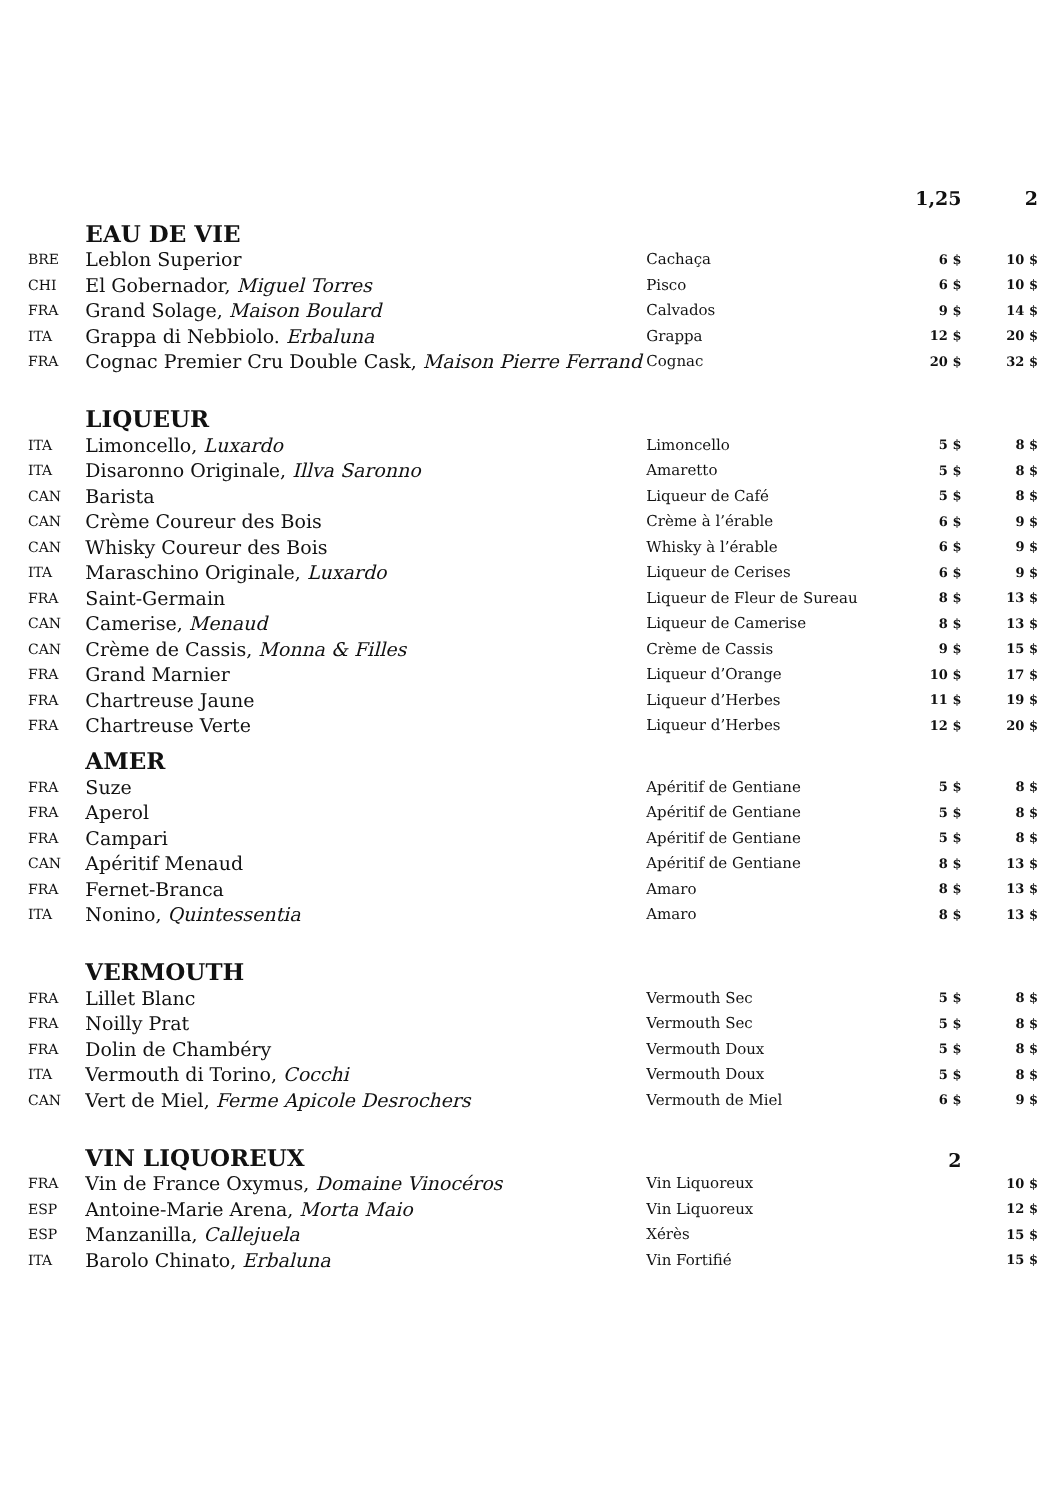| | | | 1,25 | 2 |
| --- | --- | --- | --- | --- |
| | EAU DE VIE | | | |
| BRE | Leblon Superior | Cachaça | 6 $ | 10 $ |
| CHI | El Gobernador, Miguel Torres | Pisco | 6 $ | 10 $ |
| FRA | Grand Solage, Maison Boulard | Calvados | 9 $ | 14 $ |
| ITA | Grappa di Nebbiolo. Erbaluna | Grappa | 12 $ | 20 $ |
| FRA | Cognac Premier Cru Double Cask, Maison Pierre Ferrand | Cognac | 20 $ | 32 $ |
| | LIQUEUR | | | |
| ITA | Limoncello, Luxardo | Limoncello | 5 $ | 8 $ |
| ITA | Disaronno Originale, Illva Saronno | Amaretto | 5 $ | 8 $ |
| CAN | Barista | Liqueur de Café | 5 $ | 8 $ |
| CAN | Crème Coureur des Bois | Crème à l’érable | 6 $ | 9 $ |
| CAN | Whisky Coureur des Bois | Whisky à l’érable | 6 $ | 9 $ |
| ITA | Maraschino Originale, Luxardo | Liqueur de Cerises | 6 $ | 9 $ |
| FRA | Saint-Germain | Liqueur de Fleur de Sureau | 8 $ | 13 $ |
| CAN | Camerise, Menaud | Liqueur de Camerise | 8 $ | 13 $ |
| CAN | Crème de Cassis, Monna & Filles | Crème de Cassis | 9 $ | 15 $ |
| FRA | Grand Marnier | Liqueur d’Orange | 10 $ | 17 $ |
| FRA | Chartreuse Jaune | Liqueur d’Herbes | 11 $ | 19 $ |
| FRA | Chartreuse Verte | Liqueur d’Herbes | 12 $ | 20 $ |
| | AMER | | | |
| FRA | Suze | Apéritif de Gentiane | 5 $ | 8 $ |
| FRA | Aperol | Apéritif de Gentiane | 5 $ | 8 $ |
| FRA | Campari | Apéritif de Gentiane | 5 $ | 8 $ |
| CAN | Apéritif Menaud | Apéritif de Gentiane | 8 $ | 13 $ |
| FRA | Fernet-Branca | Amaro | 8 $ | 13 $ |
| ITA | Nonino, Quintessentia | Amaro | 8 $ | 13 $ |
| | VERMOUTH | | | |
| FRA | Lillet Blanc | Vermouth Sec | 5 $ | 8 $ |
| FRA | Noilly Prat | Vermouth Sec | 5 $ | 8 $ |
| FRA | Dolin de Chambéry | Vermouth Doux | 5 $ | 8 $ |
| ITA | Vermouth di Torino, Cocchi | Vermouth Doux | 5 $ | 8 $ |
| CAN | Vert de Miel, Ferme Apicole Desrochers | Vermouth de Miel | 6 $ | 9 $ |
| | VIN LIQUOREUX | | 2 | |
| FRA | Vin de France Oxymus, Domaine Vinocéros | Vin Liquoreux | | 10 $ |
| ESP | Antoine-Marie Arena, Morta Maio | Vin Liquoreux | | 12 $ |
| ESP | Manzanilla, Callejuela | Xérès | | 15 $ |
| ITA | Barolo Chinato, Erbaluna | Vin Fortifié | | 15 $ |